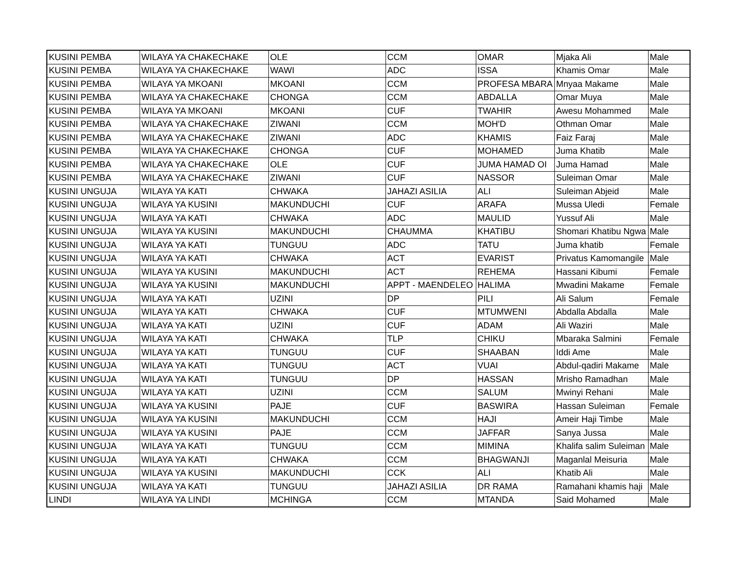| KUSINI PEMBA | WILAYA YA CHAKECHAKE | OLE | CCM | OMAR | Mjaka Ali | Male |
| KUSINI PEMBA | WILAYA YA CHAKECHAKE | WAWI | ADC | ISSA | Khamis Omar | Male |
| KUSINI PEMBA | WILAYA YA MKOANI | MKOANI | CCM | PROFESA MBARA | Mnyaa Makame | Male |
| KUSINI PEMBA | WILAYA YA CHAKECHAKE | CHONGA | CCM | ABDALLA | Omar Muya | Male |
| KUSINI PEMBA | WILAYA YA MKOANI | MKOANI | CUF | TWAHIR | Awesu Mohammed | Male |
| KUSINI PEMBA | WILAYA YA CHAKECHAKE | ZIWANI | CCM | MOH'D | Othman Omar | Male |
| KUSINI PEMBA | WILAYA YA CHAKECHAKE | ZIWANI | ADC | KHAMIS | Faiz Faraj | Male |
| KUSINI PEMBA | WILAYA YA CHAKECHAKE | CHONGA | CUF | MOHAMED | Juma Khatib | Male |
| KUSINI PEMBA | WILAYA YA CHAKECHAKE | OLE | CUF | JUMA HAMAD OI | Juma Hamad | Male |
| KUSINI PEMBA | WILAYA YA CHAKECHAKE | ZIWANI | CUF | NASSOR | Suleiman Omar | Male |
| KUSINI UNGUJA | WILAYA YA KATI | CHWAKA | JAHAZI ASILIA | ALI | Suleiman Abjeid | Male |
| KUSINI UNGUJA | WILAYA YA KUSINI | MAKUNDUCHI | CUF | ARAFA | Mussa Uledi | Female |
| KUSINI UNGUJA | WILAYA YA KATI | CHWAKA | ADC | MAULID | Yussuf Ali | Male |
| KUSINI UNGUJA | WILAYA YA KUSINI | MAKUNDUCHI | CHAUMMA | KHATIBU | Shomari Khatibu Ngwa | Male |
| KUSINI UNGUJA | WILAYA YA KATI | TUNGUU | ADC | TATU | Juma khatib | Female |
| KUSINI UNGUJA | WILAYA YA KATI | CHWAKA | ACT | EVARIST | Privatus Kamomangile | Male |
| KUSINI UNGUJA | WILAYA YA KUSINI | MAKUNDUCHI | ACT | REHEMA | Hassani Kibumi | Female |
| KUSINI UNGUJA | WILAYA YA KUSINI | MAKUNDUCHI | APPT - MAENDELEO | HALIMA | Mwadini Makame | Female |
| KUSINI UNGUJA | WILAYA YA KATI | UZINI | DP | PILI | Ali Salum | Female |
| KUSINI UNGUJA | WILAYA YA KATI | CHWAKA | CUF | MTUMWENI | Abdalla Abdalla | Male |
| KUSINI UNGUJA | WILAYA YA KATI | UZINI | CUF | ADAM | Ali Waziri | Male |
| KUSINI UNGUJA | WILAYA YA KATI | CHWAKA | TLP | CHIKU | Mbaraka Salmini | Female |
| KUSINI UNGUJA | WILAYA YA KATI | TUNGUU | CUF | SHAABAN | Iddi Ame | Male |
| KUSINI UNGUJA | WILAYA YA KATI | TUNGUU | ACT | VUAI | Abdul-qadiri Makame | Male |
| KUSINI UNGUJA | WILAYA YA KATI | TUNGUU | DP | HASSAN | Mrisho Ramadhan | Male |
| KUSINI UNGUJA | WILAYA YA KATI | UZINI | CCM | SALUM | Mwinyi Rehani | Male |
| KUSINI UNGUJA | WILAYA YA KUSINI | PAJE | CUF | BASWIRA | Hassan Suleiman | Female |
| KUSINI UNGUJA | WILAYA YA KUSINI | MAKUNDUCHI | CCM | HAJI | Ameir Haji Timbe | Male |
| KUSINI UNGUJA | WILAYA YA KUSINI | PAJE | CCM | JAFFAR | Sanya Jussa | Male |
| KUSINI UNGUJA | WILAYA YA KATI | TUNGUU | CCM | MIMINA | Khalifa salim Suleiman | Male |
| KUSINI UNGUJA | WILAYA YA KATI | CHWAKA | CCM | BHAGWANJI | Maganlal Meisuria | Male |
| KUSINI UNGUJA | WILAYA YA KUSINI | MAKUNDUCHI | CCK | ALI | Khatib Ali | Male |
| KUSINI UNGUJA | WILAYA YA KATI | TUNGUU | JAHAZI ASILIA | DR RAMA | Ramahani khamis haji | Male |
| LINDI | WILAYA YA LINDI | MCHINGA | CCM | MTANDA | Said Mohamed | Male |